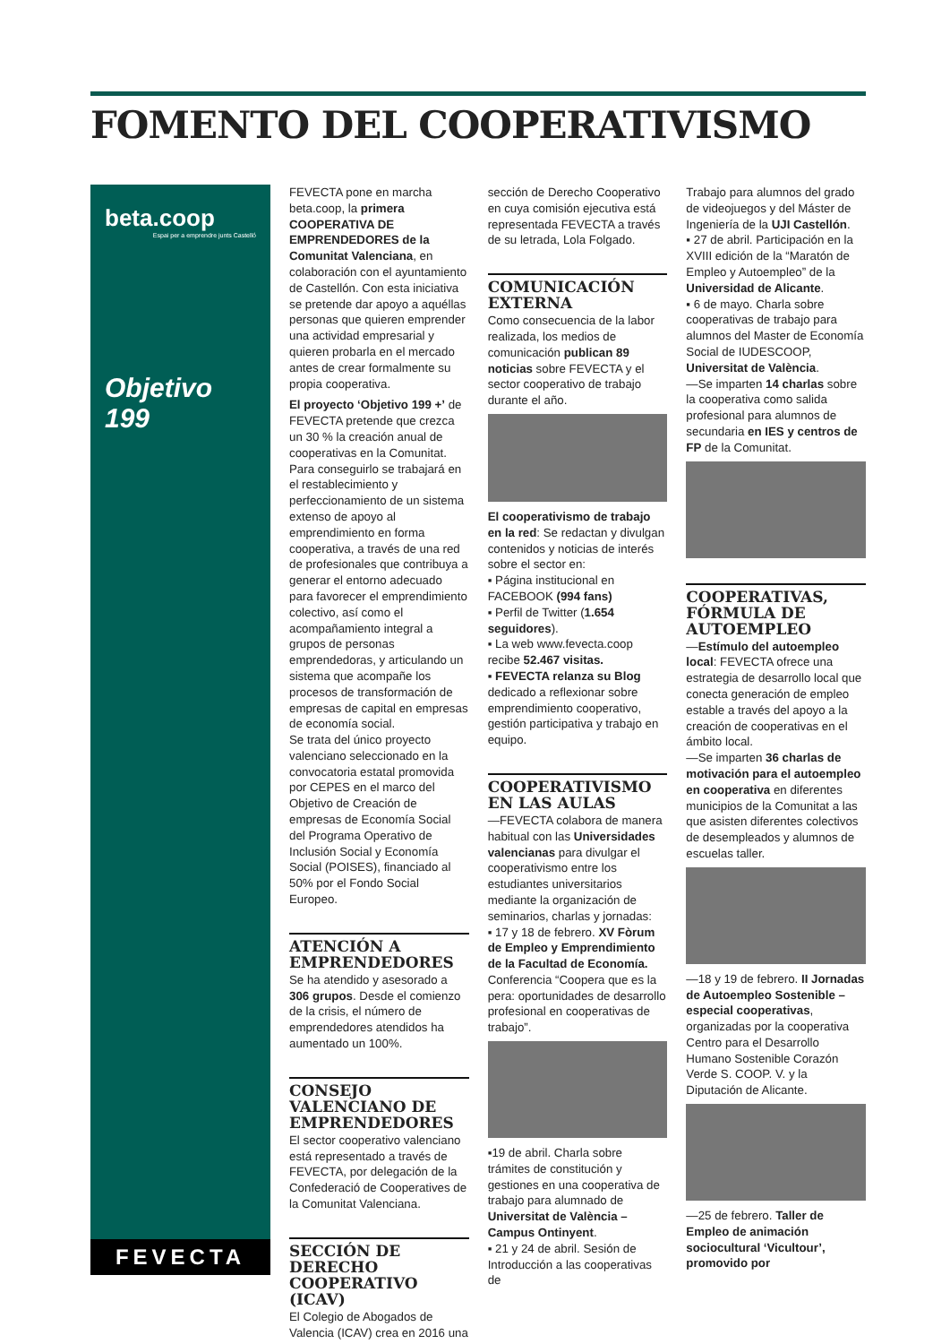FOMENTO DEL COOPERATIVISMO
beta.coop
Espai per a emprendre junts Castelló
Objetivo 199
FEVECTA
FEVECTA pone en marcha beta.coop, la primera COOPERATIVA DE EMPRENDEDORES de la Comunitat Valenciana, en colaboración con el ayuntamiento de Castellón. Con esta iniciativa se pretende dar apoyo a aquéllas personas que quieren emprender una actividad empresarial y quieren probarla en el mercado antes de crear formalmente su propia cooperativa.
El proyecto ‘Objetivo 199 +’ de FEVECTA pretende que crezca un 30 % la creación anual de cooperativas en la Comunitat. Para conseguirlo se trabajará en el restablecimiento y perfeccionamiento de un sistema extenso de apoyo al emprendimiento en forma cooperativa, a través de una red de profesionales que contribuya a generar el entorno adecuado para favorecer el emprendimiento colectivo, así como el acompañamiento integral a grupos de personas emprendedoras, y articulando un sistema que acompañe los procesos de transformación de empresas de capital en empresas de economía social.
Se trata del único proyecto valenciano seleccionado en la convocatoria estatal promovida por CEPES en el marco del Objetivo de Creación de empresas de Economía Social del Programa Operativo de Inclusión Social y Economía Social (POISES), financiado al 50% por el Fondo Social Europeo.
ATENCIÓN A EMPRENDEDORES
Se ha atendido y asesorado a 306 grupos. Desde el comienzo de la crisis, el número de emprendedores atendidos ha aumentado un 100%.
CONSEJO VALENCIANO DE EMPRENDEDORES
El sector cooperativo valenciano está representado a través de FEVECTA, por delegación de la Confederació de Cooperatives de la Comunitat Valenciana.
SECCIÓN DE DERECHO COOPERATIVO (ICAV)
El Colegio de Abogados de Valencia (ICAV) crea en 2016 una
sección de Derecho Cooperativo en cuya comisión ejecutiva está representada FEVECTA a través de su letrada, Lola Folgado.
COMUNICACIÓN EXTERNA
Como consecuencia de la labor realizada, los medios de comunicación publican 89 noticias sobre FEVECTA y el sector cooperativo de trabajo durante el año.
El cooperativismo de trabajo en la red: Se redactan y divulgan contenidos y noticias de interés sobre el sector en:
▪ Página institucional en FACEBOOK (994 fans)
▪ Perfil de Twitter (1.654 seguidores).
▪ La web www.fevecta.coop recibe 52.467 visitas.
▪ FEVECTA relanza su Blog dedicado a reflexionar sobre emprendimiento cooperativo, gestión participativa y trabajo en equipo.
COOPERATIVISMO EN LAS AULAS
—FEVECTA colabora de manera habitual con las Universidades valencianas para divulgar el cooperativismo entre los estudiantes universitarios mediante la organización de seminarios, charlas y jornadas:
▪ 17 y 18 de febrero. XV Fòrum de Empleo y Emprendimiento de la Facultad de Economía. Conferencia “Coopera que es la pera: oportunidades de desarrollo profesional en cooperativas de trabajo”.
▪19 de abril. Charla sobre trámites de constitución y gestiones en una cooperativa de trabajo para alumnado de Universitat de València – Campus Ontinyent.
▪ 21 y 24 de abril. Sesión de Introducción a las cooperativas de
Trabajo para alumnos del grado de videojuegos y del Máster de Ingeniería de la UJI Castellón.
▪ 27 de abril. Participación en la XVIII edición de la “Maratón de Empleo y Autoempleo” de la Universidad de Alicante.
▪ 6 de mayo. Charla sobre cooperativas de trabajo para alumnos del Master de Economía Social de IUDESCOOP, Universitat de València.
—Se imparten 14 charlas sobre la cooperativa como salida profesional para alumnos de secundaria en IES y centros de FP de la Comunitat.
COOPERATIVAS, FÓRMULA DE AUTOEMPLEO
—Estímulo del autoempleo local: FEVECTA ofrece una estrategia de desarrollo local que conecta generación de empleo estable a través del apoyo a la creación de cooperativas en el ámbito local.
—Se imparten 36 charlas de motivación para el autoempleo en cooperativa en diferentes municipios de la Comunitat a las que asisten diferentes colectivos de desempleados y alumnos de escuelas taller.
—18 y 19 de febrero. II Jornadas de Autoempleo Sostenible – especial cooperativas, organizadas por la cooperativa Centro para el Desarrollo Humano Sostenible Corazón Verde S. COOP. V. y la Diputación de Alicante.
—25 de febrero. Taller de Empleo de animación sociocultural ‘Vicultour’, promovido por